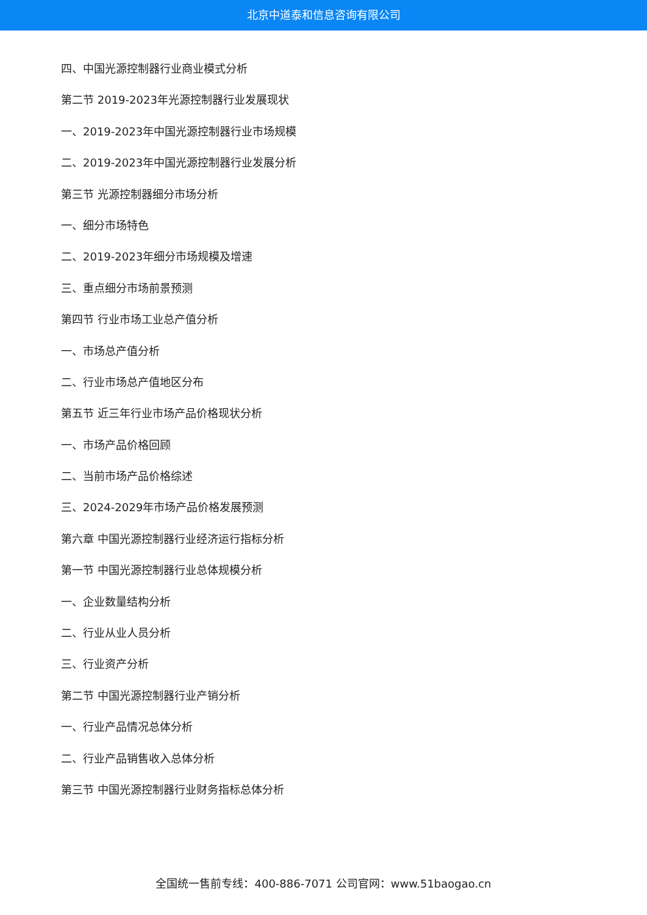北京中道泰和信息咨询有限公司
四、中国光源控制器行业商业模式分析
第二节 2019-2023年光源控制器行业发展现状
一、2019-2023年中国光源控制器行业市场规模
二、2019-2023年中国光源控制器行业发展分析
第三节 光源控制器细分市场分析
一、细分市场特色
二、2019-2023年细分市场规模及增速
三、重点细分市场前景预测
第四节 行业市场工业总产值分析
一、市场总产值分析
二、行业市场总产值地区分布
第五节 近三年行业市场产品价格现状分析
一、市场产品价格回顾
二、当前市场产品价格综述
三、2024-2029年市场产品价格发展预测
第六章 中国光源控制器行业经济运行指标分析
第一节 中国光源控制器行业总体规模分析
一、企业数量结构分析
二、行业从业人员分析
三、行业资产分析
第二节 中国光源控制器行业产销分析
一、行业产品情况总体分析
二、行业产品销售收入总体分析
第三节 中国光源控制器行业财务指标总体分析
全国统一售前专线：400-886-7071 公司官网：www.51baogao.cn